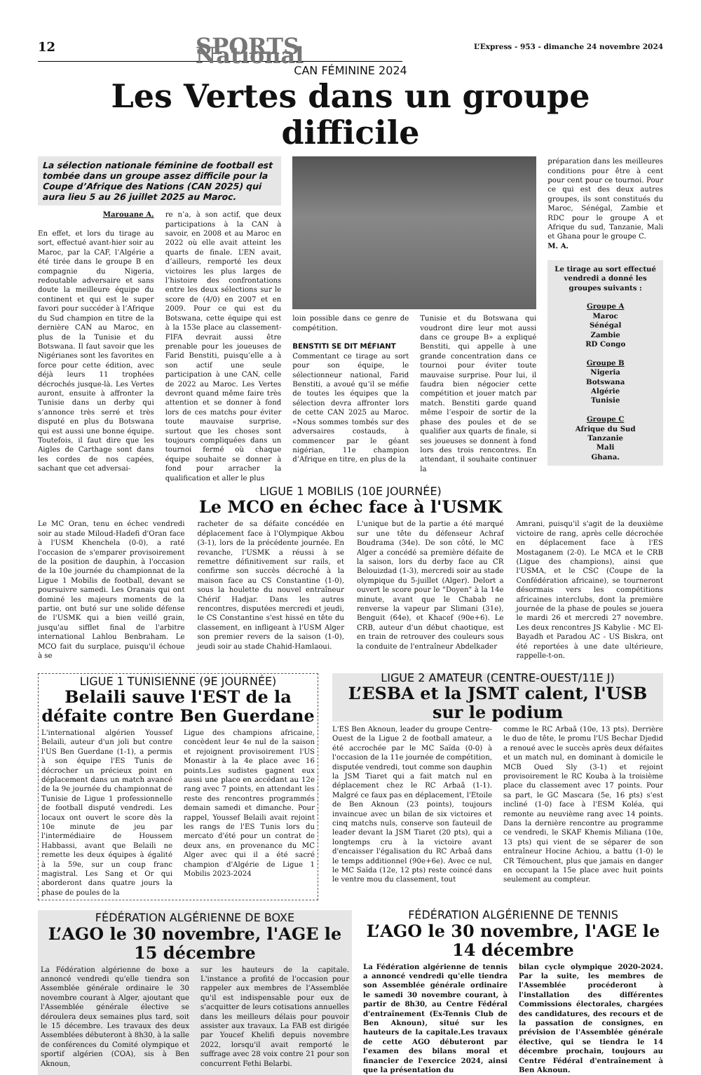12 SPORTS National
L’Express - 953 - dimanche 24 novembre 2024
CAN FÉMININE 2024
Les Vertes dans un groupe difficile
La sélection nationale féminine de football est tombée dans un groupe assez difficile pour la Coupe d’Afrique des Nations (CAN 2025) qui aura lieu 5 au 26 juillet 2025 au Maroc.
Marouane A.
En effet, et lors du tirage au sort, effectué avant-hier soir au Maroc, par la CAF, l’Algérie a été tirée dans le groupe B en compagnie du Nigeria, redoutable adversaire et sans doute la meilleure équipe du continent et qui est le super favori pour succéder à l’Afrique du Sud champion en titre de la dernière CAN au Maroc, en plus de la Tunisie et du Botswana. Il faut savoir que les Nigérianes sont les favorites en force pour cette édition, avec déjà leurs 11 trophées décrochés jusque-là. Les Vertes auront, ensuite à affronter la Tunisie dans un derby qui s’annonce très serré et très disputé en plus du Botswana qui est aussi une bonne équipe. Toutefois, il faut dire que les Aigles de Carthage sont dans les cordes de nos capées, sachant que cet adversai-
re n’a, à son actif, que deux participations à la CAN à savoir, en 2008 et au Maroc en 2022 où elle avait atteint les quarts de finale. L’EN avait, d’ailleurs, remporté les deux victoires les plus larges de l’histoire des confrontations entre les deux sélections sur le score de (4/0) en 2007 et en 2009. Pour ce qui est du Botswana, cette équipe qui est à la 153e place au classement-FIFA devrait aussi être prenable pour les joueuses de Farid Benstiti, puisqu’elle a à son actif une seule participation à une CAN, celle de 2022 au Maroc. Les Vertes devront quand même faire très attention et se donner à fond lors de ces matchs pour éviter toute mauvaise surprise, surtout que les choses sont toujours compliquées dans un tournoi fermé où chaque équipe souhaite se donner à fond pour arracher la qualification et aller le plus
loin possible dans ce genre de compétition.
BENSTITI SE DIT MÉFIANT
Commentant ce tirage au sort pour son équipe, le sélectionneur national, Farid Benstiti, a avoué qu’il se méfie de toutes les équipes que la sélection devra affronter lors de cette CAN 2025 au Maroc. «Nous sommes tombés sur des adversaires costauds, à commencer par le géant nigérian, 11e champion d’Afrique en titre, en plus de la
Tunisie et du Botswana qui voudront dire leur mot aussi dans ce groupe B» a expliqué Benstiti, qui appelle à une grande concentration dans ce tournoi pour éviter toute mauvaise surprise. Pour lui, il faudra bien négocier cette compétition et jouer match par match. Benstiti garde quand même l’espoir de sortir de la phase des poules et de se qualifier aux quarts de finale, si ses joueuses se donnent à fond lors des trois rencontres. En attendant, il souhaite continuer la
préparation dans les meilleures conditions pour être à cent pour cent pour ce tournoi. Pour ce qui est des deux autres groupes, ils sont constitués du Maroc, Sénégal, Zambie et RDC pour le groupe A et Afrique du sud, Tanzanie, Mali et Ghana pour le groupe C.
M. A.
Le tirage au sort effectué vendredi a donné les groupes suivants :
Groupe A
Maroc
Sénégal
Zambie
RD Congo
Groupe B
Nigeria
Botswana
Algérie
Tunisie
Groupe C
Afrique du Sud
Tanzanie
Mali
Ghana.
LIGUE 1 MOBILIS (10E JOURNÉE)
Le MCO en échec face à l'USMK
Le MC Oran, tenu en échec vendredi soir au stade Miloud-Hadefi d'Oran face à l'USM Khenchela (0-0), a raté l'occasion de s'emparer provisoirement de la position de dauphin, à l'occasion de la 10e journée du championnat de la Ligue 1 Mobilis de football, devant se poursuivre samedi. Les Oranais qui ont dominé les majeurs moments de la partie, ont buté sur une solide défense de l'USMK qui a bien veillé grain, jusqu'au sifflet final de l'arbitre international Lahlou Benbraham. Le MCO fait du surplace, puisqu'il échoue à se
racheter de sa défaite concédée en déplacement face à l'Olympique Akbou (3-1), lors de la précédente journée. En revanche, l'USMK a réussi à se remettre définitivement sur rails, et confirme son succès décroché à la maison face au CS Constantine (1-0), sous la houlette du nouvel entraîneur Chérif Hadjar. Dans les autres rencontres, disputées mercredi et jeudi, le CS Constantine s'est hissé en tête du classement, en infligeant à l'USM Alger son premier revers de la saison (1-0), jeudi soir au stade Chahid-Hamlaoui.
L'unique but de la partie a été marqué sur une tête du défenseur Achraf Boudrama (34e). De son côté, le MC Alger a concédé sa première défaite de la saison, lors du derby face au CR Belouizdad (1-3), mercredi soir au stade olympique du 5-juillet (Alger). Delort a ouvert le score pour le "Doyen" à la 14e minute, avant que le Chabab ne renverse la vapeur par Slimani (31e), Benguit (64e), et Khacef (90e+6). Le CRB, auteur d'un début chaotique, est en train de retrouver des couleurs sous la conduite de l'entraîneur Abdelkader
Amrani, puisqu'il s'agit de la deuxième victoire de rang, après celle décrochée en déplacement face à l'ES Mostaganem (2-0). Le MCA et le CRB (Ligue des champions), ainsi que l'USMA, et le CSC (Coupe de la Confédération africaine), se tourneront désormais vers les compétitions africaines interclubs, dont la première journée de la phase de poules se jouera le mardi 26 et mercredi 27 novembre. Les deux rencontres JS Kabylie - MC El-Bayadh et Paradou AC - US Biskra, ont été reportées à une date ultérieure, rappelle-t-on.
LIGUE 1 TUNISIENNE (9E JOURNÉE)
Belaili sauve l'EST de la défaite contre Ben Guerdane
L'international algérien Youssef Belaili, auteur d'un joli but contre l'US Ben Guerdane (1-1), a permis à son équipe l'ES Tunis de décrocher un précieux point en déplacement dans un match avancé de la 9e journée du championnat de Tunisie de Ligue 1 professionnelle de football disputé vendredi. Les locaux ont ouvert le score dès la 10e minute de jeu par l'intermédiaire de Houssem Habbassi, avant que Belaili ne remette les deux équipes à égalité à la 59e, sur un coup franc magistral. Les Sang et Or qui aborderont dans quatre jours la phase de poules de la
Ligue des champions africaine, concèdent leur 4e nul de la saison et rejoignent provisoirement l'US Monastir à la 4e place avec 16 points.Les sudistes gagnent eux aussi une place en accédant au 12e rang avec 7 points, en attendant les reste des rencontres programmés demain samedi et dimanche. Pour rappel, Youssef Belaili avait rejoint les rangs de l'ES Tunis lors du mercato d'été pour un contrat de deux ans, en provenance du MC Alger avec qui il a été sacré champion d'Algérie de Ligue 1 Mobilis 2023-2024
LIGUE 2 AMATEUR (CENTRE-OUEST/11E J)
L’ESBA et la JSMT calent, l'USB sur le podium
L'ES Ben Aknoun, leader du groupe Centre-Ouest de la Ligue 2 de football amateur, a été accrochée par le MC Saïda (0-0) à l'occasion de la 11e journée de compétition, disputée vendredi, tout comme son dauphin la JSM Tiaret qui a fait match nul en déplacement chez le RC Arbaâ (1-1). Malgré ce faux pas en déplacement, l'Etoile de Ben Aknoun (23 points), toujours invaincue avec un bilan de six victoires et cinq matchs nuls, conserve son fauteuil de leader devant la JSM Tiaret (20 pts), qui a longtemps cru à la victoire avant d'encaisser l'égalisation du RC Arbaâ dans le temps additionnel (90e+6e). Avec ce nul, le MC Saïda (12e, 12 pts) reste coincé dans le ventre mou du classement, tout
comme le RC Arbaâ (10e, 13 pts). Derrière le duo de tête, le promu l'US Bechar Djedid a renoué avec le succès après deux défaites et un match nul, en dominant à domicile le MCB Oued Sly (3-1) et rejoint provisoirement le RC Kouba à la troisième place du classement avec 17 points. Pour sa part, le GC Mascara (5e, 16 pts) s'est incliné (1-0) face à l'ESM Koléa, qui remonte au neuvième rang avec 14 points. Dans la dernière rencontre au programme ce vendredi, le SKAF Khemis Miliana (10e, 13 pts) qui vient de se séparer de son entraîneur Hocine Achiou, a battu (1-0) le CR Témouchent, plus que jamais en danger en occupant la 15e place avec huit points seulement au compteur.
FÉDÉRATION ALGÉRIENNE DE BOXE
L’AGO le 30 novembre, l'AGE le 15 décembre
La Fédération algérienne de boxe a annoncé vendredi qu'elle tiendra son Assemblée générale ordinaire le 30 novembre courant à Alger, ajoutant que l'Assemblée générale élective se déroulera deux semaines plus tard, soit le 15 décembre. Les travaux des deux Assemblées débuteront à 8h30, à la salle de conférences du Comité olympique et sportif algérien (COA), sis à Ben Aknoun,
sur les hauteurs de la capitale. L'instance a profité de l'occasion pour rappeler aux membres de l'Assemblée qu'il est indispensable pour eux de s'acquitter de leurs cotisations annuelles dans les meilleurs délais pour pouvoir assister aux travaux. La FAB est dirigée par Youcef Khelifi depuis novembre 2022, lorsqu'il avait remporté le suffrage avec 28 voix contre 21 pour son concurrent Fethi Belarbi.
FÉDÉRATION ALGÉRIENNE DE TENNIS
L’AGO le 30 novembre, l'AGE le 14 décembre
La Fédération algérienne de tennis a annoncé vendredi qu'elle tiendra son Assemblée générale ordinaire le samedi 30 novembre courant, à partir de 8h30, au Centre Fédéral d'entraînement (Ex-Tennis Club de Ben Aknoun), situé sur les hauteurs de la capitale.Les travaux de cette AGO débuteront par l'examen des bilans moral et financier de l'exercice 2024, ainsi que la présentation du
bilan cycle olympique 2020-2024. Par la suite, les membres de l'Assemblée procéderont à l'installation des différentes Commissions électorales, chargées des candidatures, des recours et de la passation de consignes, en prévision de l'Assemblée générale élective, qui se tiendra le 14 décembre prochain, toujours au Centre Fédéral d'entraînement à Ben Aknoun.